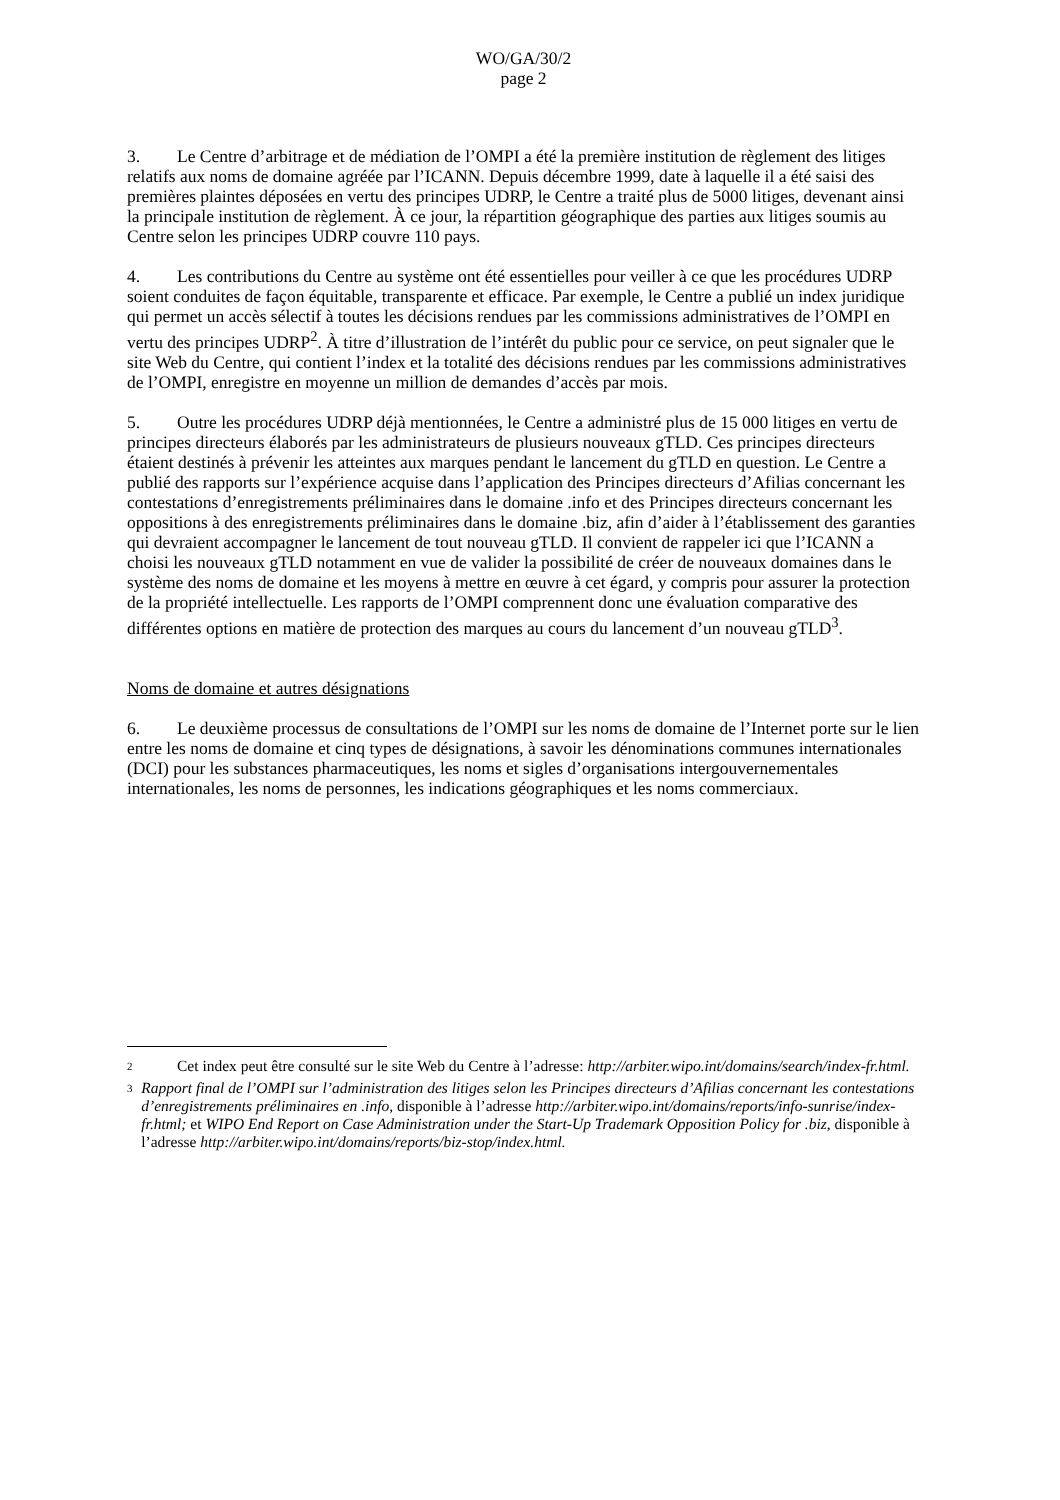WO/GA/30/2
page 2
3. Le Centre d’arbitrage et de médiation de l’OMPI a été la première institution de règlement des litiges relatifs aux noms de domaine agréée par l’ICANN. Depuis décembre 1999, date à laquelle il a été saisi des premières plaintes déposées en vertu des principes UDRP, le Centre a traité plus de 5000 litiges, devenant ainsi la principale institution de règlement. À ce jour, la répartition géographique des parties aux litiges soumis au Centre selon les principes UDRP couvre 110 pays.
4. Les contributions du Centre au système ont été essentielles pour veiller à ce que les procédures UDRP soient conduites de façon équitable, transparente et efficace. Par exemple, le Centre a publié un index juridique qui permet un accès sélectif à toutes les décisions rendues par les commissions administratives de l’OMPI en vertu des principes UDRP<sup>2</sup>. À titre d’illustration de l’intérêt du public pour ce service, on peut signaler que le site Web du Centre, qui contient l’index et la totalité des décisions rendues par les commissions administratives de l’OMPI, enregistre en moyenne un million de demandes d’accès par mois.
5. Outre les procédures UDRP déjà mentionnées, le Centre a administré plus de 15 000 litiges en vertu de principes directeurs élaborés par les administrateurs de plusieurs nouveaux gTLD. Ces principes directeurs étaient destinés à prévenir les atteintes aux marques pendant le lancement du gTLD en question. Le Centre a publié des rapports sur l’expérience acquise dans l’application des Principes directeurs d’Afilias concernant les contestations d’enregistrements préliminaires dans le domaine .info et des Principes directeurs concernant les oppositions à des enregistrements préliminaires dans le domaine .biz, afin d’aider à l’établissement des garanties qui devraient accompagner le lancement de tout nouveau gTLD. Il convient de rappeler ici que l’ICANN a choisi les nouveaux gTLD notamment en vue de valider la possibilité de créer de nouveaux domaines dans le système des noms de domaine et les moyens à mettre en œuvre à cet égard, y compris pour assurer la protection de la propriété intellectuelle. Les rapports de l’OMPI comprennent donc une évaluation comparative des différentes options en matière de protection des marques au cours du lancement d’un nouveau gTLD<sup>3</sup>.
Noms de domaine et autres désignations
6. Le deuxième processus de consultations de l’OMPI sur les noms de domaine de l’Internet porte sur le lien entre les noms de domaine et cinq types de désignations, à savoir les dénominations communes internationales (DCI) pour les substances pharmaceutiques, les noms et sigles d’organisations intergouvernementales internationales, les noms de personnes, les indications géographiques et les noms commerciaux.
2
Cet index peut être consulté sur le site Web du Centre à l’adresse: http://arbiter.wipo.int/domains/search/index-fr.html.
3
Rapport final de l’OMPI sur l’administration des litiges selon les Principes directeurs d’Afilias concernant les contestations d’enregistrements préliminaires en .info, disponible à l’adresse http://arbiter.wipo.int/domains/reports/info-sunrise/index-fr.html; et WIPO End Report on Case Administration under the Start-Up Trademark Opposition Policy for .biz, disponible à l’adresse http://arbiter.wipo.int/domains/reports/biz-stop/index.html.